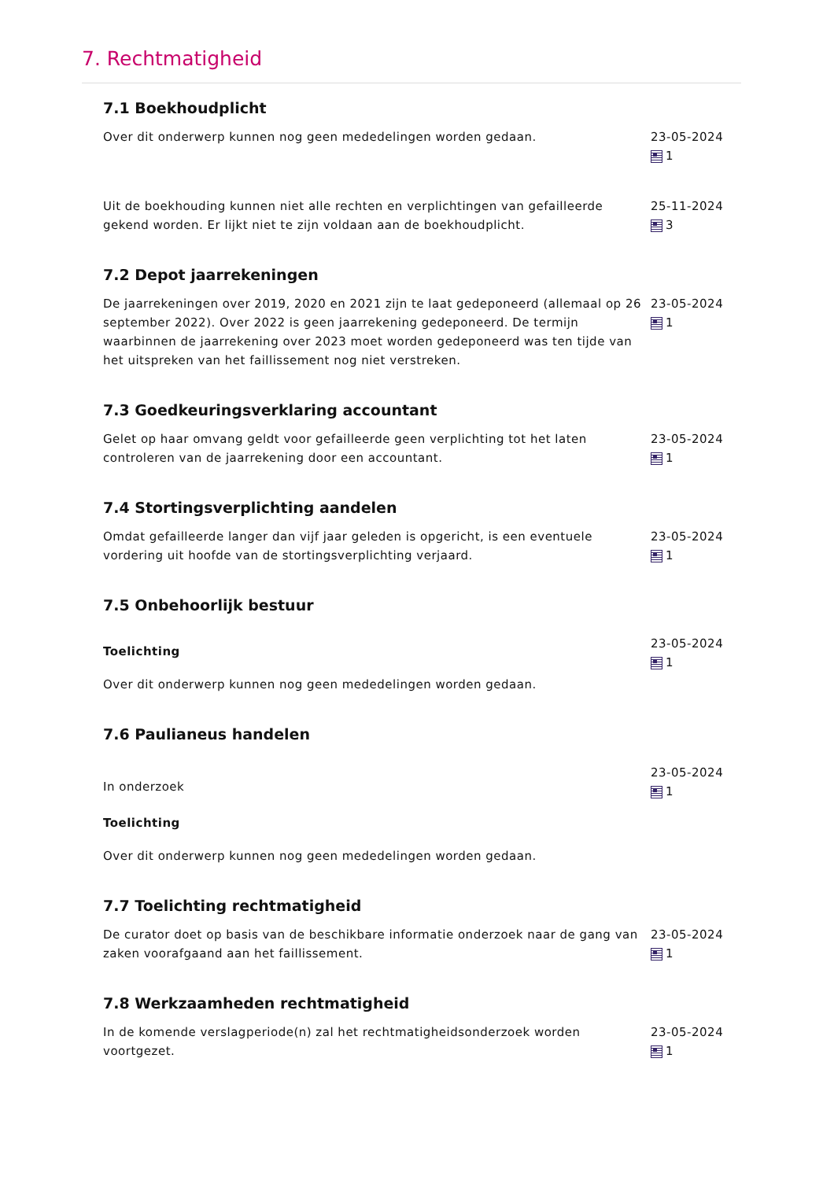7. Rechtmatigheid
7.1 Boekhoudplicht
Over dit onderwerp kunnen nog geen mededelingen worden gedaan. 23-05-2024
1
Uit de boekhouding kunnen niet alle rechten en verplichtingen van gefailleerde gekend worden. Er lijkt niet te zijn voldaan aan de boekhoudplicht.
25-11-2024
3
7.2 Depot jaarrekeningen
De jaarrekeningen over 2019, 2020 en 2021 zijn te laat gedeponeerd (allemaal op 26 september 2022). Over 2022 is geen jaarrekening gedeponeerd. De termijn waarbinnen de jaarrekening over 2023 moet worden gedeponeerd was ten tijde van het uitspreken van het faillissement nog niet verstreken.
23-05-2024
1
7.3 Goedkeuringsverklaring accountant
Gelet op haar omvang geldt voor gefailleerde geen verplichting tot het laten controleren van de jaarrekening door een accountant.
23-05-2024
1
7.4 Stortingsverplichting aandelen
Omdat gefailleerde langer dan vijf jaar geleden is opgericht, is een eventuele vordering uit hoofde van de stortingsverplichting verjaard.
23-05-2024
1
7.5 Onbehoorlijk bestuur
Toelichting
Over dit onderwerp kunnen nog geen mededelingen worden gedaan.
23-05-2024
1
7.6 Paulianeus handelen
In onderzoek
Toelichting
Over dit onderwerp kunnen nog geen mededelingen worden gedaan.
23-05-2024
1
7.7 Toelichting rechtmatigheid
De curator doet op basis van de beschikbare informatie onderzoek naar de gang van zaken voorafgaand aan het faillissement.
23-05-2024
1
7.8 Werkzaamheden rechtmatigheid
In de komende verslagperiode(n) zal het rechtmatigheidsonderzoek worden voortgezet.
23-05-2024
1